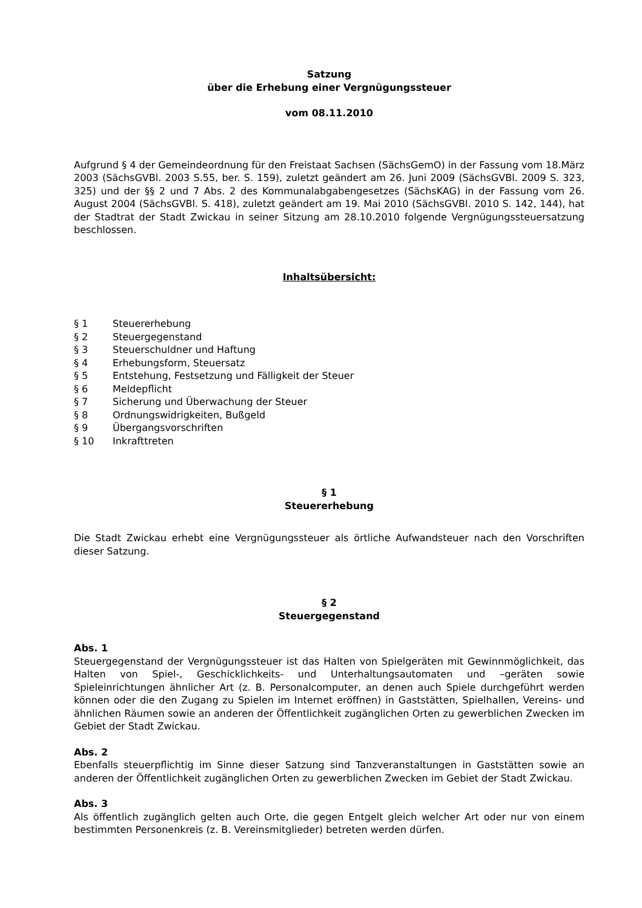Satzung
über die Erhebung einer Vergnügungssteuer
vom 08.11.2010
Aufgrund § 4 der Gemeindeordnung für den Freistaat Sachsen (SächsGemO) in der Fassung vom 18.März 2003 (SächsGVBl. 2003 S.55, ber. S. 159), zuletzt geändert am 26. Juni 2009 (SächsGVBl. 2009 S. 323, 325) und der §§ 2 und 7 Abs. 2 des Kommunalabgabengesetzes (SächsKAG) in der Fassung vom 26. August 2004 (SächsGVBl. S. 418), zuletzt geändert am 19. Mai 2010 (SächsGVBl. 2010 S. 142, 144), hat der Stadtrat der Stadt Zwickau in seiner Sitzung am 28.10.2010 folgende Vergnügungssteuersatzung beschlossen.
Inhaltsübersicht:
§ 1 Steuererhebung
§ 2 Steuergegenstand
§ 3 Steuerschuldner und Haftung
§ 4 Erhebungsform, Steuersatz
§ 5 Entstehung, Festsetzung und Fälligkeit der Steuer
§ 6 Meldepflicht
§ 7 Sicherung und Überwachung der Steuer
§ 8 Ordnungswidrigkeiten, Bußgeld
§ 9 Übergangsvorschriften
§ 10 Inkrafttreten
§ 1
Steuererhebung
Die Stadt Zwickau erhebt eine Vergnügungssteuer als örtliche Aufwandsteuer nach den Vorschriften dieser Satzung.
§ 2
Steuergegenstand
Abs. 1
Steuergegenstand der Vergnügungssteuer ist das Halten von Spielgeräten mit Gewinnmöglichkeit, das Halten von Spiel-, Geschicklichkeits- und Unterhaltungsautomaten und –geräten sowie Spieleinrichtungen ähnlicher Art (z. B. Personalcomputer, an denen auch Spiele durchgeführt werden können oder die den Zugang zu Spielen im Internet eröffnen) in Gaststätten, Spielhallen, Vereins- und ähnlichen Räumen sowie an anderen der Öffentlichkeit zugänglichen Orten zu gewerblichen Zwecken im Gebiet der Stadt Zwickau.
Abs. 2
Ebenfalls steuerpflichtig im Sinne dieser Satzung sind Tanzveranstaltungen in Gaststätten sowie an anderen der Öffentlichkeit zugänglichen Orten zu gewerblichen Zwecken im Gebiet der Stadt Zwickau.
Abs. 3
Als öffentlich zugänglich gelten auch Orte, die gegen Entgelt gleich welcher Art oder nur von einem bestimmten Personenkreis (z. B. Vereinsmitglieder) betreten werden dürfen.